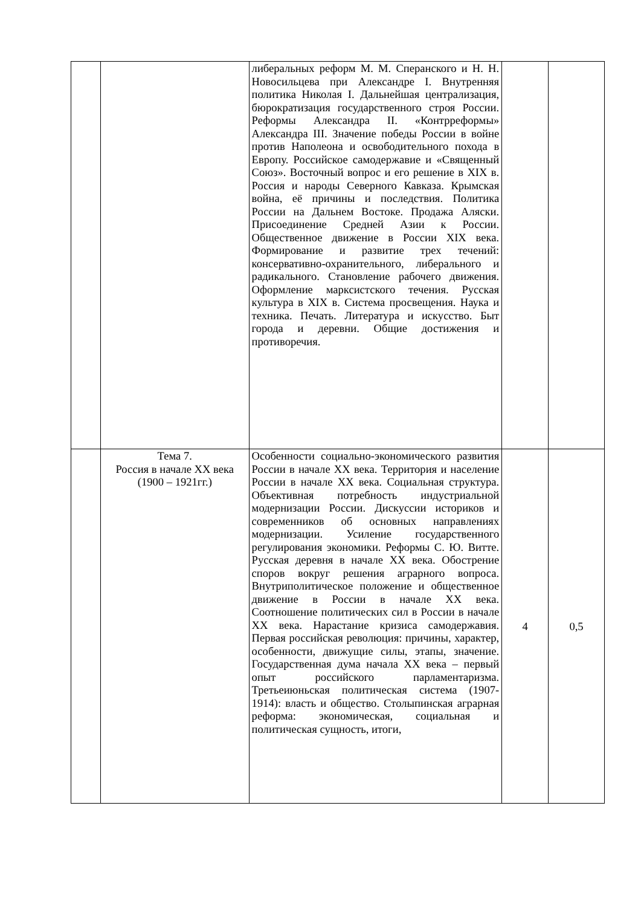| | | либеральных реформ М. М. Сперанского и Н. Н. Новосильцева при Александре I. Внутренняя политика Николая I. Дальнейшая централизация, бюрократизация государственного строя России. Реформы Александра II. «Контрреформы» Александра III. Значение победы России в войне против Наполеона и освободительного похода в Европу. Российское самодержавие и «Священный Союз». Восточный вопрос и его решение в XIX в. Россия и народы Северного Кавказа. Крымская война, её причины и последствия. Политика России на Дальнем Востоке. Продажа Аляски. Присоединение Средней Азии к России. Общественное движение в России XIX века. Формирование и развитие трех течений: консервативно-охранительного, либерального и радикального. Становление рабочего движения. Оформление марксистского течения. Русская культура в XIX в. Система просвещения. Наука и техника. Печать. Литература и искусство. Быт города и деревни. Общие достижения и противоречия. | | |
| | Тема 7. Россия в начале XX века (1900 – 1921гг.) | Особенности социально-экономического развития России в начале XX века. Территория и население России в начале XX века. Социальная структура. Объективная потребность индустриальной модернизации России. Дискуссии историков и современников об основных направлениях модернизации. Усиление государственного регулирования экономики. Реформы С. Ю. Витте. Русская деревня в начале XX века. Обострение споров вокруг решения аграрного вопроса. Внутриполитическое положение и общественное движение в России в начале XX века. Соотношение политических сил в России в начале XX века. Нарастание кризиса самодержавия. Первая российская революция: причины, характер, особенности, движущие силы, этапы, значение. Государственная дума начала XX века – первый опыт российского парламентаризма. Третьеиюньская политическая система (1907-1914): власть и общество. Столыпинская аграрная реформа: экономическая, социальная и политическая сущность, итоги, | 4 | 0,5 |